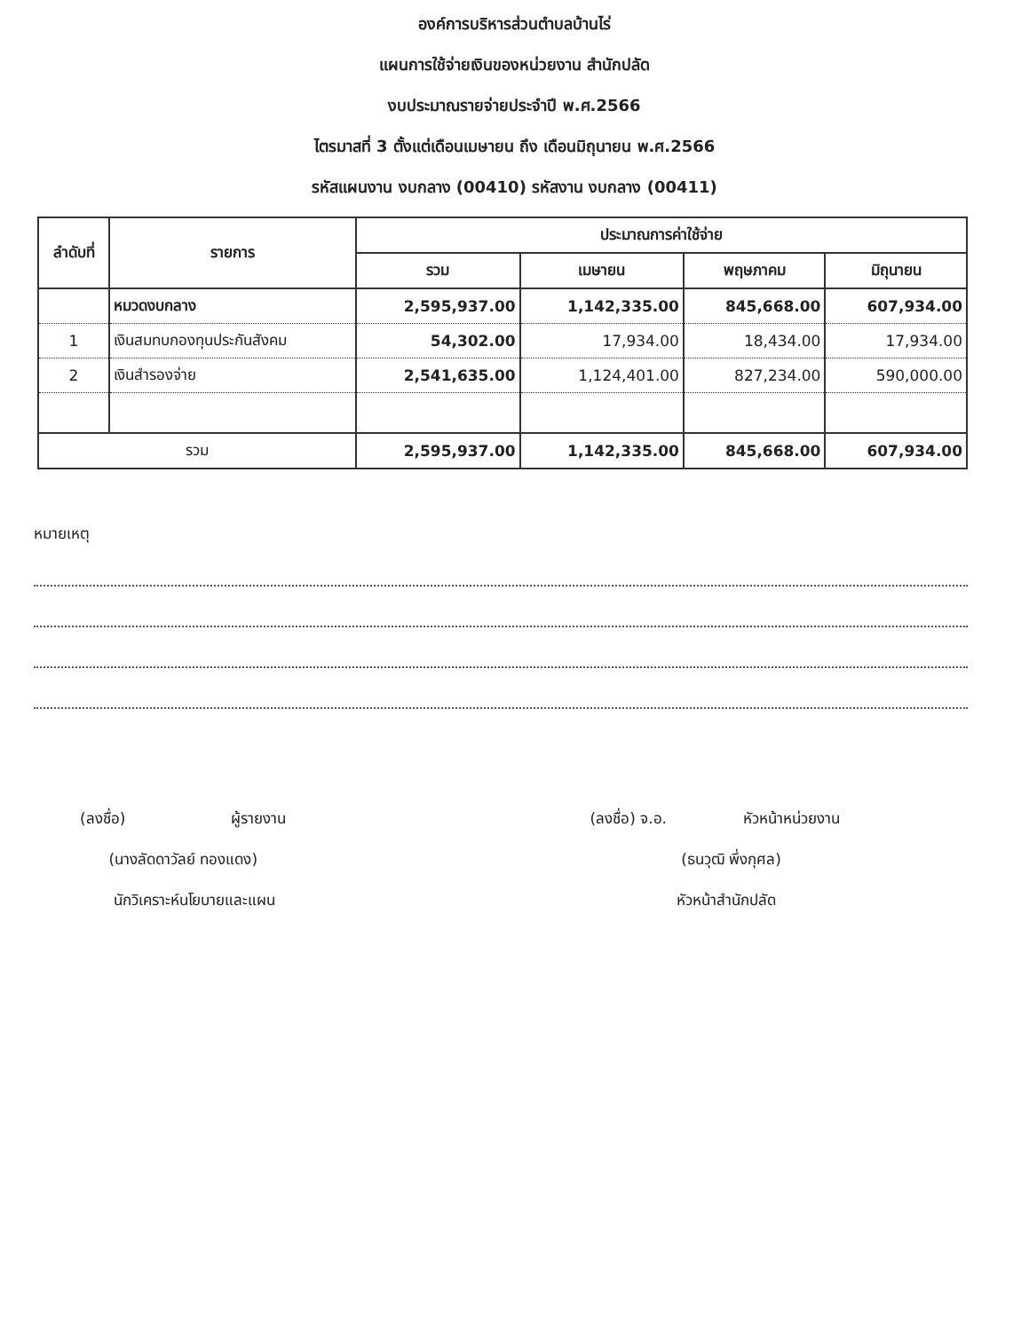องค์การบริหารส่วนตำบลบ้านไร่
แผนการใช้จ่ายเงินของหน่วยงาน สำนักปลัด
งบประมาณรายจ่ายประจำปี พ.ศ.2566
ไตรมาสที่ 3 ตั้งแต่เดือนเมษายน ถึง เดือนมิถุนายน พ.ศ.2566
รหัสแผนงาน งบกลาง (00410) รหัสงาน งบกลาง (00411)
| ลำดับที่ | รายการ | ประมาณการค่าใช้จ่าย | | | |
| --- | --- | --- | --- | --- | --- |
| | | รวม | เมษายน | พฤษภาคม | มิถุนายน |
| | หมวดงบกลาง | 2,595,937.00 | 1,142,335.00 | 845,668.00 | 607,934.00 |
| 1 | เงินสมทบกองทุนประกันสังคม | 54,302.00 | 17,934.00 | 18,434.00 | 17,934.00 |
| 2 | เงินสำรองจ่าย | 2,541,635.00 | 1,124,401.00 | 827,234.00 | 590,000.00 |
| รวม | | 2,595,937.00 | 1,142,335.00 | 845,668.00 | 607,934.00 |
หมายเหตุ
(ลงชื่อ) ผู้รายงาน
(นางลัดดาวัลย์ ทองแดง)
นักวิเคราะห์นโยบายและแผน
(ลงชื่อ) จ.อ. หัวหน้าหน่วยงาน
(ธนวุฒิ พึ่งกุศล)
หัวหน้าสำนักปลัด